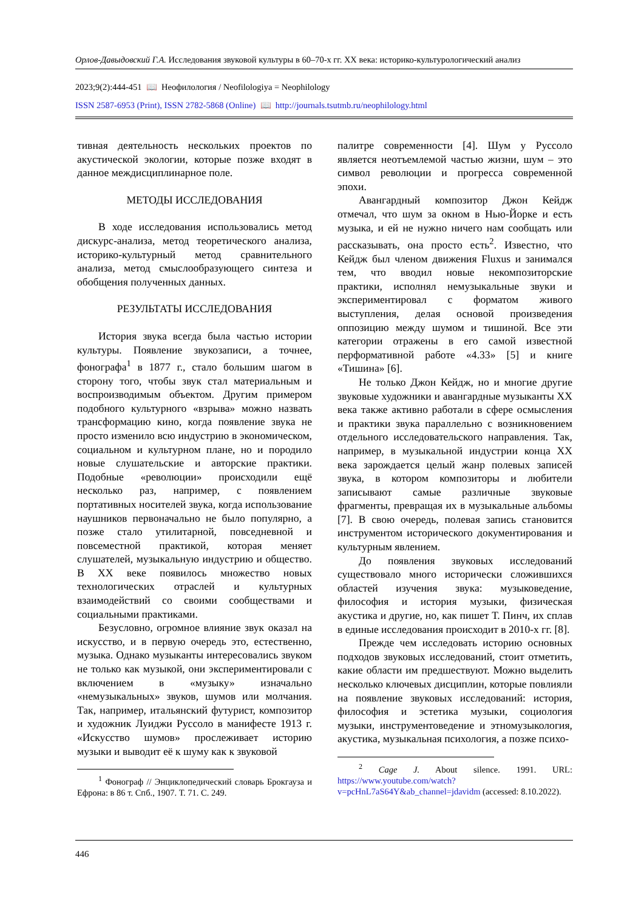Орлов-Давыдовский Г.А. Исследования звуковой культуры в 60–70-х гг. XX века: историко-культурологический анализ
2023;9(2):444-451 📖 Неофилология / Neofilologiya = Neophilology
ISSN 2587-6953 (Print), ISSN 2782-5868 (Online) 📖 http://journals.tsutmb.ru/neophilology.html
тивная деятельность нескольких проектов по акустической экологии, которые позже входят в данное междисциплинарное поле.
МЕТОДЫ ИССЛЕДОВАНИЯ
В ходе исследования использовались метод дискурс-анализа, метод теоретического анализа, историко-культурный метод сравнительного анализа, метод смыслообразующего синтеза и обобщения полученных данных.
РЕЗУЛЬТАТЫ ИССЛЕДОВАНИЯ
История звука всегда была частью истории культуры. Появление звукозаписи, а точнее, фонографа<sup>1</sup> в 1877 г., стало большим шагом в сторону того, чтобы звук стал материальным и воспроизводимым объектом. Другим примером подобного культурного «взрыва» можно назвать трансформацию кино, когда появление звука не просто изменило всю индустрию в экономическом, социальном и культурном плане, но и породило новые слушательские и авторские практики. Подобные «революции» происходили ещё несколько раз, например, с появлением портативных носителей звука, когда использование наушников первоначально не было популярно, а позже стало утилитарной, повседневной и повсеместной практикой, которая меняет слушателей, музыкальную индустрию и общество. В XX веке появилось множество новых технологических отраслей и культурных взаимодействий со своими сообществами и социальными практиками.
Безусловно, огромное влияние звук оказал на искусство, и в первую очередь это, естественно, музыка. Однако музыканты интересовались звуком не только как музыкой, они экспериментировали с включением в «музыку» изначально «немузыкальных» звуков, шумов или молчания. Так, например, итальянский футурист, композитор и художник Луиджи Руссоло в манифесте 1913 г. «Искусство шумов» прослеживает историю музыки и выводит её к шуму как к звуковой
<sup>1</sup> Фонограф // Энциклопедический словарь Брокгауза и Ефрона: в 86 т. Спб., 1907. Т. 71. С. 249.
палитре современности [4]. Шум у Руссоло является неотъемлемой частью жизни, шум – это символ революции и прогресса современной эпохи.
Авангардный композитор Джон Кейдж отмечал, что шум за окном в Нью-Йорке и есть музыка, и ей не нужно ничего нам сообщать или рассказывать, она просто есть<sup>2</sup>. Известно, что Кейдж был членом движения Fluxus и занимался тем, что вводил новые некомпозиторские практики, исполнял немузыкальные звуки и экспериментировал с форматом живого выступления, делая основой произведения оппозицию между шумом и тишиной. Все эти категории отражены в его самой известной перформативной работе «4.33» [5] и книге «Тишина» [6].
Не только Джон Кейдж, но и многие другие звуковые художники и авангардные музыканты XX века также активно работали в сфере осмысления и практики звука параллельно с возникновением отдельного исследовательского направления. Так, например, в музыкальной индустрии конца XX века зарождается целый жанр полевых записей звука, в котором композиторы и любители записывают самые различные звуковые фрагменты, превращая их в музыкальные альбомы [7]. В свою очередь, полевая запись становится инструментом исторического документирования и культурным явлением.
До появления звуковых исследований существовало много исторически сложившихся областей изучения звука: музыковедение, философия и история музыки, физическая акустика и другие, но, как пишет Т. Пинч, их сплав в единые исследования происходит в 2010-х гг. [8].
Прежде чем исследовать историю основных подходов звуковых исследований, стоит отметить, какие области им предшествуют. Можно выделить несколько ключевых дисциплин, которые повлияли на появление звуковых исследований: история, философия и эстетика музыки, социология музыки, инструментоведение и этномузыкология, акустика, музыкальная психология, а позже психо-
<sup>2</sup> Cage J. About silence. 1991. URL: https://www.youtube.com/watch?v=pcHnL7aS64Y&ab_channel=jdavidm (accessed: 8.10.2022).
446